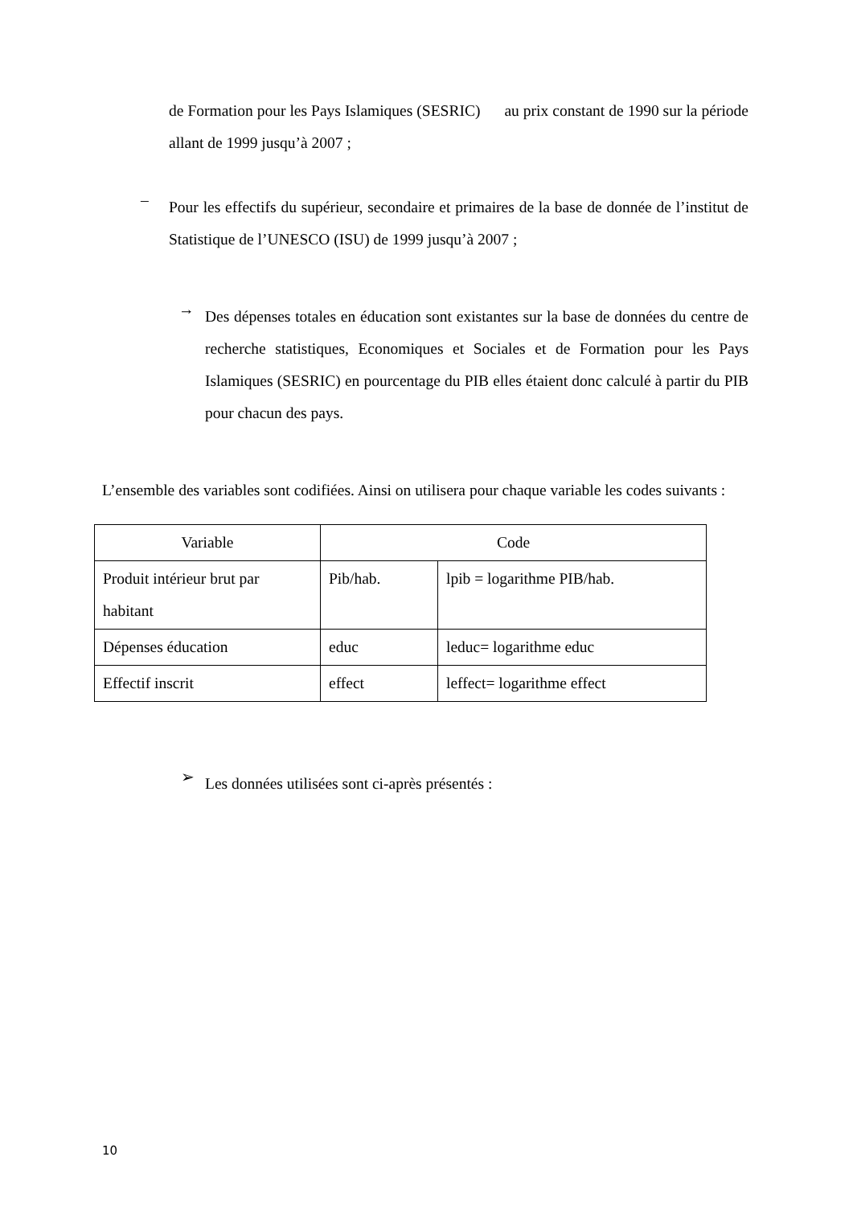de Formation pour les Pays Islamiques (SESRIC) au prix constant de 1990 sur la période allant de 1999 jusqu’à 2007 ;
–
Pour les effectifs du supérieur, secondaire et primaires de la base de donnée de l’institut de Statistique de l’UNESCO (ISU) de 1999 jusqu’à 2007 ;
→
Des dépenses totales en éducation sont existantes sur la base de données du centre de recherche statistiques, Economiques et Sociales et de Formation pour les Pays Islamiques (SESRIC) en pourcentage du PIB elles étaient donc calculé à partir du PIB pour chacun des pays.
L’ensemble des variables sont codifiées. Ainsi on utilisera pour chaque variable les codes suivants :
| Variable | Code | |
| Produit intérieur brut par habitant | Pib/hab. | lpib = logarithme PIB/hab. |
| Dépenses éducation | educ | leduc= logarithme educ |
| Effectif inscrit | effect | leffect= logarithme effect |
➢
Les données utilisées sont ci-après présentés :
10